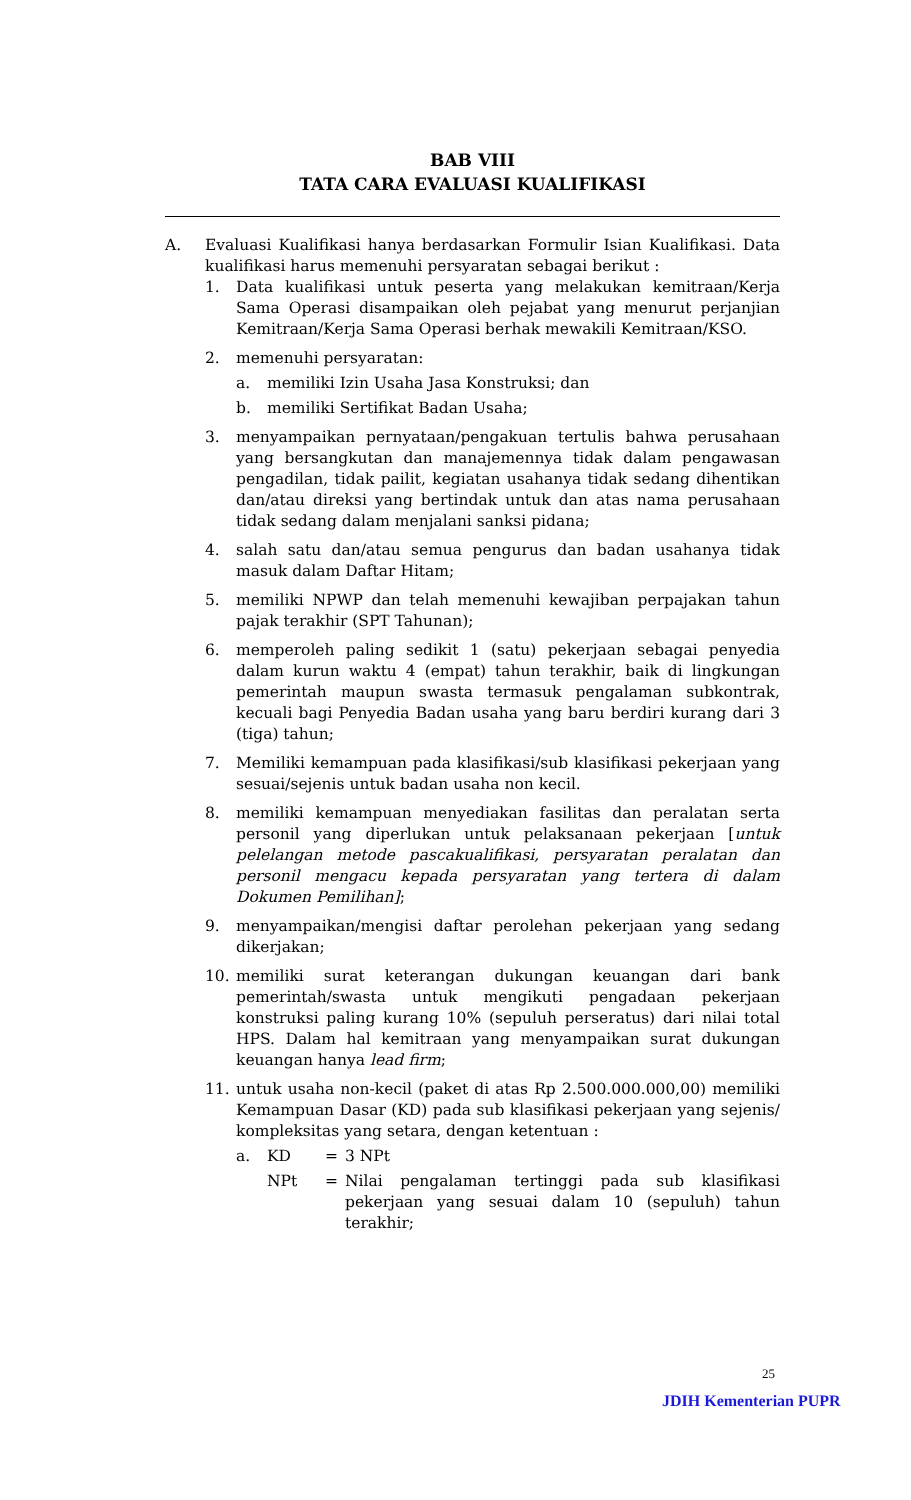BAB VIII
TATA CARA EVALUASI KUALIFIKASI
A. Evaluasi Kualifikasi hanya berdasarkan Formulir Isian Kualifikasi. Data kualifikasi harus memenuhi persyaratan sebagai berikut :
1. Data kualifikasi untuk peserta yang melakukan kemitraan/Kerja Sama Operasi disampaikan oleh pejabat yang menurut perjanjian Kemitraan/Kerja Sama Operasi berhak mewakili Kemitraan/KSO.
2. memenuhi persyaratan:
a. memiliki Izin Usaha Jasa Konstruksi; dan
b. memiliki Sertifikat Badan Usaha;
3. menyampaikan pernyataan/pengakuan tertulis bahwa perusahaan yang bersangkutan dan manajemennya tidak dalam pengawasan pengadilan, tidak pailit, kegiatan usahanya tidak sedang dihentikan dan/atau direksi yang bertindak untuk dan atas nama perusahaan tidak sedang dalam menjalani sanksi pidana;
4. salah satu dan/atau semua pengurus dan badan usahanya tidak masuk dalam Daftar Hitam;
5. memiliki NPWP dan telah memenuhi kewajiban perpajakan tahun pajak terakhir (SPT Tahunan);
6. memperoleh paling sedikit 1 (satu) pekerjaan sebagai penyedia dalam kurun waktu 4 (empat) tahun terakhir, baik di lingkungan pemerintah maupun swasta termasuk pengalaman subkontrak, kecuali bagi Penyedia Badan usaha yang baru berdiri kurang dari 3 (tiga) tahun;
7. Memiliki kemampuan pada klasifikasi/sub klasifikasi pekerjaan yang sesuai/sejenis untuk badan usaha non kecil.
8. memiliki kemampuan menyediakan fasilitas dan peralatan serta personil yang diperlukan untuk pelaksanaan pekerjaan [untuk pelelangan metode pascakualifikasi, persyaratan peralatan dan personil mengacu kepada persyaratan yang tertera di dalam Dokumen Pemilihan];
9. menyampaikan/mengisi daftar perolehan pekerjaan yang sedang dikerjakan;
10. memiliki surat keterangan dukungan keuangan dari bank pemerintah/swasta untuk mengikuti pengadaan pekerjaan konstruksi paling kurang 10% (sepuluh perseratus) dari nilai total HPS. Dalam hal kemitraan yang menyampaikan surat dukungan keuangan hanya lead firm;
11. untuk usaha non-kecil (paket di atas Rp 2.500.000.000,00) memiliki Kemampuan Dasar (KD) pada sub klasifikasi pekerjaan yang sejenis/ kompleksitas yang setara, dengan ketentuan :
a. KD = 3 NPt
NPt = Nilai pengalaman tertinggi pada sub klasifikasi pekerjaan yang sesuai dalam 10 (sepuluh) tahun terakhir;
25
JDIH Kementerian PUPR